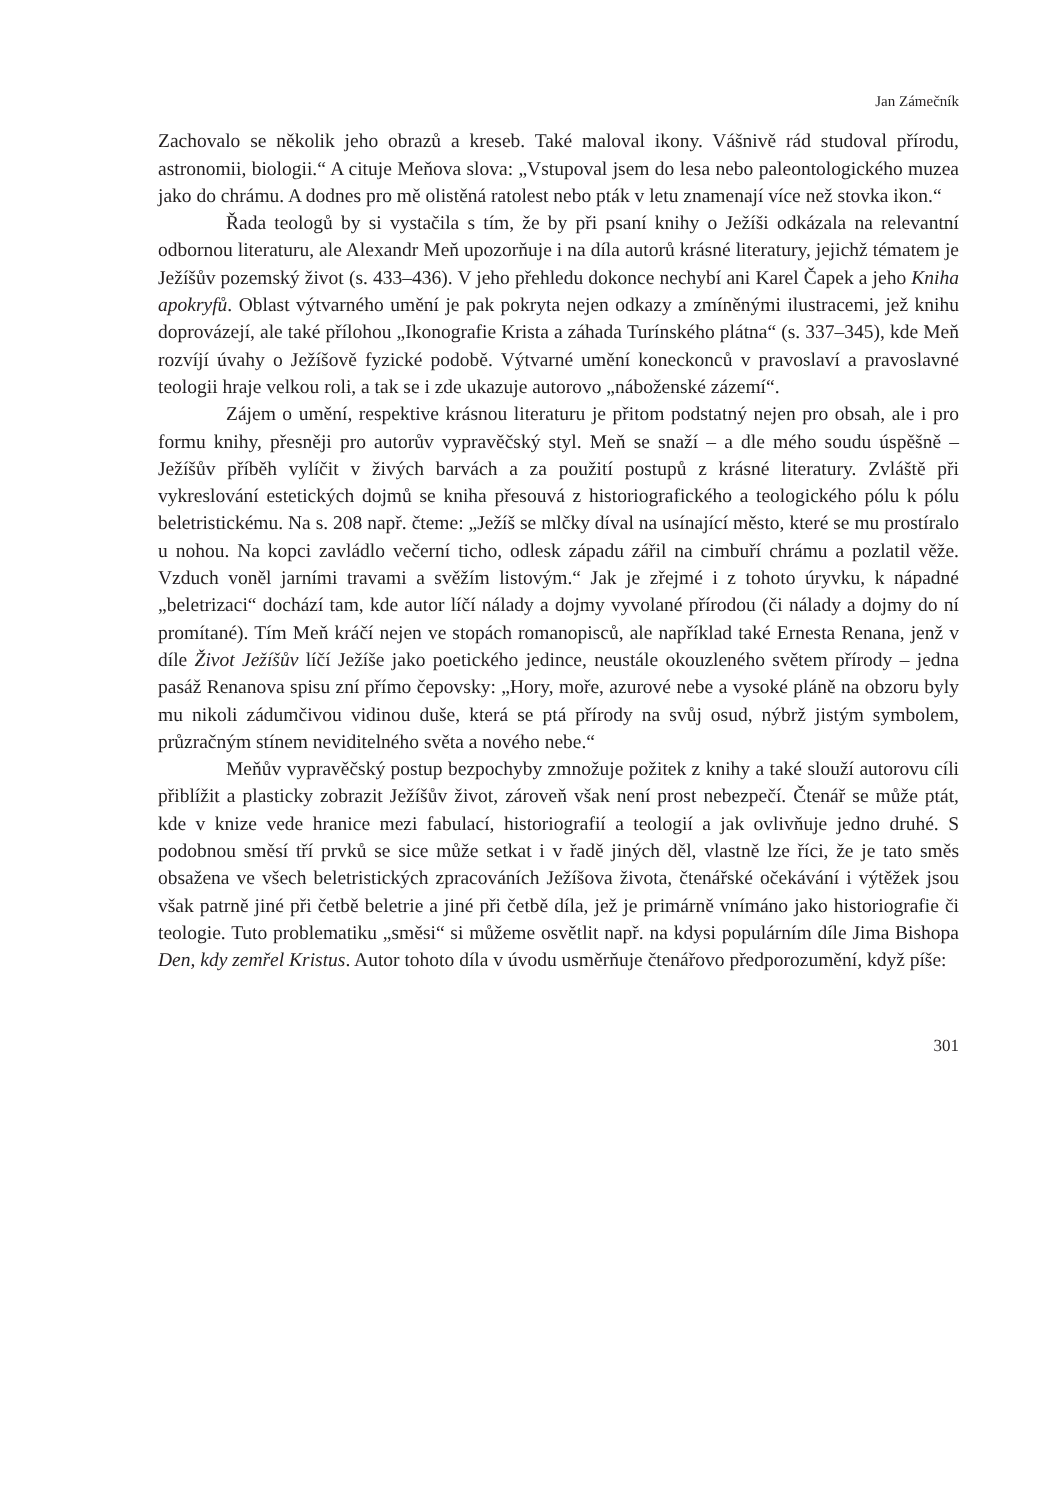Jan Zámečník
Zachovalo se několik jeho obrazů a kreseb. Také maloval ikony. Vášnivě rád studoval přírodu, astronomii, biologii.“ A cituje Meňova slova: „Vstupoval jsem do lesa nebo paleontologického muzea jako do chrámu. A dodnes pro mě olistěná ratolest nebo pták v letu znamenají více než stovka ikon.“
Řada teologů by si vystačila s tím, že by při psaní knihy o Ježíši odkázala na relevantní odbornou literaturu, ale Alexandr Meň upozorňuje i na díla autorů krásné literatury, jejichž tématem je Ježíšův pozemský život (s. 433–436). V jeho přehledu dokonce nechybí ani Karel Čapek a jeho Kniha apokryfů. Oblast výtvarného umění je pak pokryta nejen odkazy a zmíněnými ilustracemi, jež knihu doprovázejí, ale také přílohou „Ikonografie Krista a záhada Turínského plátna“ (s. 337–345), kde Meň rozvíjí úvahy o Ježíšově fyzické podobě. Výtvarné umění koneckonců v pravoslaví a pravoslavné teologii hraje velkou roli, a tak se i zde ukazuje autorovo „náboženské zázemí“.
Zájem o umění, respektive krásnou literaturu je přitom podstatný nejen pro obsah, ale i pro formu knihy, přesněji pro autorův vypravěčský styl. Meň se snaží – a dle mého soudu úspěšně – Ježíšův příběh vylíčit v živých barvách a za použití postupů z krásné literatury. Zvláště při vykreslování estetických dojmů se kniha přesouvá z historiografického a teologického pólu k pólu beletristickému. Na s. 208 např. čteme: „Ježíš se mlčky díval na usínající město, které se mu prostíralo u nohou. Na kopci zavládlo večerní ticho, odlesk západu zářil na cimbuří chrámu a pozlatil věže. Vzduch voněl jarními travami a svěžím listovým.“ Jak je zřejmé i z tohoto úryvku, k nápadné „beletrizaci“ dochází tam, kde autor líčí nálady a dojmy vyvolané přírodou (či nálady a dojmy do ní promítané). Tím Meň kráčí nejen ve stopách romanopisců, ale například také Ernesta Renana, jenž v díle Život Ježíšův líčí Ježíše jako poetického jedince, neustále okouzleného světem přírody – jedna pasáž Renanova spisu zní přímo čepovsky: „Hory, moře, azurové nebe a vysoké pláně na obzoru byly mu nikoli zádumčivou vidinou duše, která se ptá přírody na svůj osud, nýbrž jistým symbolem, průzračným stínem neviditelného světa a nového nebe.“
Meňův vypravěčský postup bezpochyby zmnožuje požitek z knihy a také slouží autorovu cíli přiblížit a plasticky zobrazit Ježíšův život, zároveň však není prost nebezpečí. Čtenář se může ptát, kde v knize vede hranice mezi fabulací, historiografií a teologií a jak ovlivňuje jedno druhé. S podobnou směsí tří prvků se sice může setkat i v řadě jiných děl, vlastně lze říci, že je tato směs obsažena ve všech beletristických zpracováních Ježíšova života, čtenářské očekávání i výtěžek jsou však patrně jiné při četbě beletrie a jiné při četbě díla, jež je primárně vnímáno jako historiografie či teologie. Tuto problematiku „směsi“ si můžeme osvětlit např. na kdysi populárním díle Jima Bishopa Den, kdy zemřel Kristus. Autor tohoto díla v úvodu usměrňuje čtenářovo předporozumění, když píše:
301